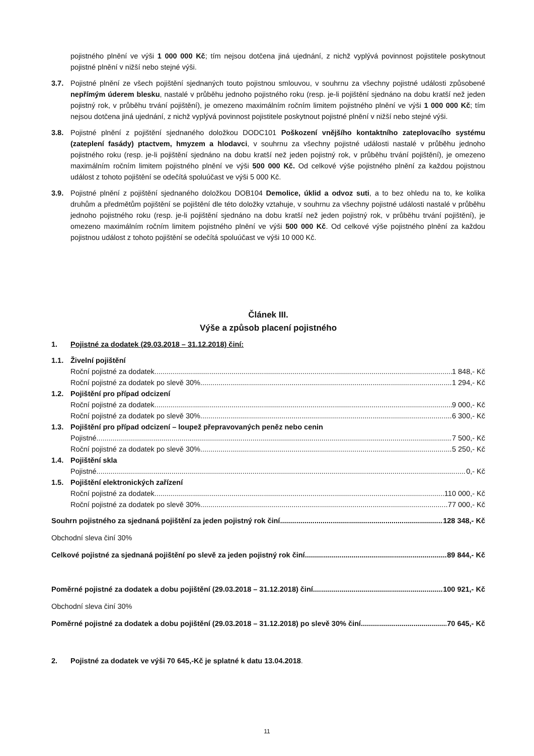pojistného plnění ve výši 1 000 000 Kč; tím nejsou dotčena jiná ujednání, z nichž vyplývá povinnost pojistitele poskytnout pojistné plnění v nižší nebo stejné výši.
3.7. Pojistné plnění ze všech pojištění sjednaných touto pojistnou smlouvou, v souhrnu za všechny pojistné události způsobené nepřímým úderem blesku, nastalé v průběhu jednoho pojistného roku (resp. je-li pojištění sjednáno na dobu kratší než jeden pojistný rok, v průběhu trvání pojištění), je omezeno maximálním ročním limitem pojistného plnění ve výši 1 000 000 Kč; tím nejsou dotčena jiná ujednání, z nichž vyplývá povinnost pojistitele poskytnout pojistné plnění v nižší nebo stejné výši.
3.8. Pojistné plnění z pojištění sjednaného doložkou DODC101 Poškození vnějšího kontaktního zateplovacího systému (zateplení fasády) ptactvem, hmyzem a hlodavci, v souhrnu za všechny pojistné události nastalé v průběhu jednoho pojistného roku (resp. je-li pojištění sjednáno na dobu kratší než jeden pojistný rok, v průběhu trvání pojištění), je omezeno maximálním ročním limitem pojistného plnění ve výši 500 000 Kč. Od celkové výše pojistného plnění za každou pojistnou událost z tohoto pojištění se odečítá spoluúčast ve výši 5 000 Kč.
3.9. Pojistné plnění z pojištění sjednaného doložkou DOB104 Demolice, úklid a odvoz suti, a to bez ohledu na to, ke kolika druhům a předmětům pojištění se pojištění dle této doložky vztahuje, v souhrnu za všechny pojistné události nastalé v průběhu jednoho pojistného roku (resp. je-li pojištění sjednáno na dobu kratší než jeden pojistný rok, v průběhu trvání pojištění), je omezeno maximálním ročním limitem pojistného plnění ve výši 500 000 Kč. Od celkové výše pojistného plnění za každou pojistnou událost z tohoto pojištění se odečítá spoluúčast ve výši 10 000 Kč.
Článek III.
Výše a způsob placení pojistného
1. Pojistné za dodatek (29.03.2018 – 31.12.2018) činí:
1.1. Živelní pojištění
Roční pojistné za dodatek 1 848,- Kč
Roční pojistné za dodatek po slevě 30% 1 294,- Kč
1.2. Pojištění pro případ odcizení
Roční pojistné za dodatek 9 000,- Kč
Roční pojistné za dodatek po slevě 30% 6 300,- Kč
1.3. Pojištění pro případ odcizení – loupež přepravovaných peněz nebo cenin
Pojistné 7 500,- Kč
Roční pojistné za dodatek po slevě 30% 5 250,- Kč
1.4. Pojištění skla
Pojistné 0,- Kč
1.5. Pojištění elektronických zařízení
Roční pojistné za dodatek 110 000,- Kč
Roční pojistné za dodatek po slevě 30% 77 000,- Kč
Souhrn pojistného za sjednaná pojištění za jeden pojistný rok činí 128 348,- Kč
Obchodní sleva činí 30%
Celkové pojistné za sjednaná pojištění po slevě za jeden pojistný rok činí 89 844,- Kč
Poměrné pojistné za dodatek a dobu pojištění (29.03.2018 – 31.12.2018) činí 100 921,- Kč
Obchodní sleva činí 30%
Poměrné pojistné za dodatek a dobu pojištění (29.03.2018 – 31.12.2018) po slevě 30% činí 70 645,- Kč
2. Pojistné za dodatek ve výši 70 645,-Kč je splatné k datu 13.04.2018.
11